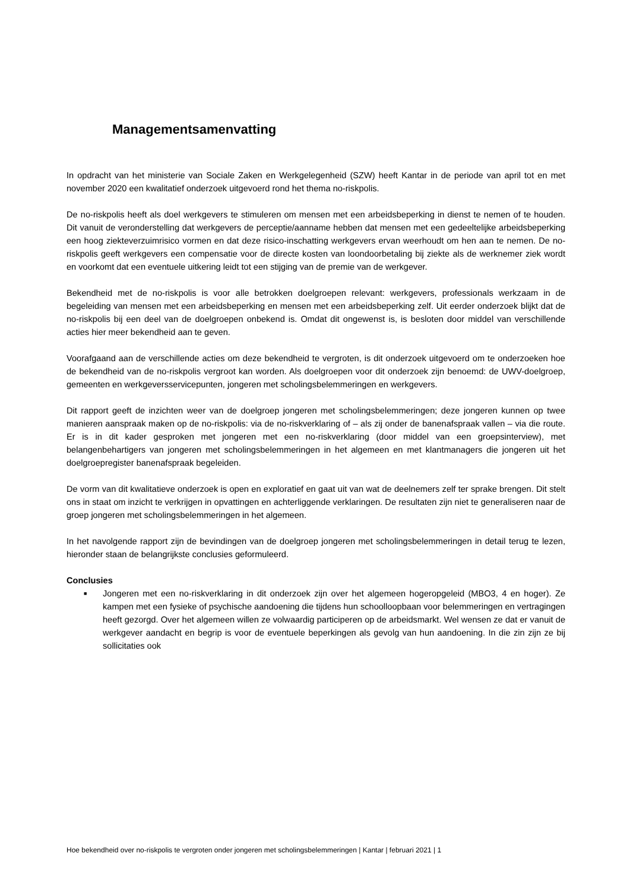Managementsamenvatting
In opdracht van het ministerie van Sociale Zaken en Werkgelegenheid (SZW) heeft Kantar in de periode van april tot en met november 2020 een kwalitatief onderzoek uitgevoerd rond het thema no-riskpolis.
De no-riskpolis heeft als doel werkgevers te stimuleren om mensen met een arbeidsbeperking in dienst te nemen of te houden. Dit vanuit de veronderstelling dat werkgevers de perceptie/aanname hebben dat mensen met een gedeeltelijke arbeidsbeperking een hoog ziekteverzuimrisico vormen en dat deze risico-inschatting werkgevers ervan weerhoudt om hen aan te nemen. De no-riskpolis geeft werkgevers een compensatie voor de directe kosten van loondoorbetaling bij ziekte als de werknemer ziek wordt en voorkomt dat een eventuele uitkering leidt tot een stijging van de premie van de werkgever.
Bekendheid met de no-riskpolis is voor alle betrokken doelgroepen relevant: werkgevers, professionals werkzaam in de begeleiding van mensen met een arbeidsbeperking en mensen met een arbeidsbeperking zelf. Uit eerder onderzoek blijkt dat de no-riskpolis bij een deel van de doelgroepen onbekend is. Omdat dit ongewenst is, is besloten door middel van verschillende acties hier meer bekendheid aan te geven.
Voorafgaand aan de verschillende acties om deze bekendheid te vergroten, is dit onderzoek uitgevoerd om te onderzoeken hoe de bekendheid van de no-riskpolis vergroot kan worden. Als doelgroepen voor dit onderzoek zijn benoemd: de UWV-doelgroep, gemeenten en werkgeversservicepunten, jongeren met scholingsbelemmeringen en werkgevers.
Dit rapport geeft de inzichten weer van de doelgroep jongeren met scholingsbelemmeringen; deze jongeren kunnen op twee manieren aanspraak maken op de no-riskpolis: via de no-riskverklaring of – als zij onder de banenafspraak vallen – via die route. Er is in dit kader gesproken met jongeren met een no-riskverklaring (door middel van een groepsinterview), met belangenbehartigers van jongeren met scholingsbelemmeringen in het algemeen en met klantmanagers die jongeren uit het doelgroepregister banenafspraak begeleiden.
De vorm van dit kwalitatieve onderzoek is open en exploratief en gaat uit van wat de deelnemers zelf ter sprake brengen. Dit stelt ons in staat om inzicht te verkrijgen in opvattingen en achterliggende verklaringen. De resultaten zijn niet te generaliseren naar de groep jongeren met scholingsbelemmeringen in het algemeen.
In het navolgende rapport zijn de bevindingen van de doelgroep jongeren met scholingsbelemmeringen in detail terug te lezen, hieronder staan de belangrijkste conclusies geformuleerd.
Conclusies
■ Jongeren met een no-riskverklaring in dit onderzoek zijn over het algemeen hogeropgeleid (MBO3, 4 en hoger). Ze kampen met een fysieke of psychische aandoening die tijdens hun schoolloopbaan voor belemmeringen en vertragingen heeft gezorgd. Over het algemeen willen ze volwaardig participeren op de arbeidsmarkt. Wel wensen ze dat er vanuit de werkgever aandacht en begrip is voor de eventuele beperkingen als gevolg van hun aandoening. In die zin zijn ze bij sollicitaties ook
Hoe bekendheid over no-riskpolis te vergroten onder jongeren met scholingsbelemmeringen | Kantar | februari 2021 | 1